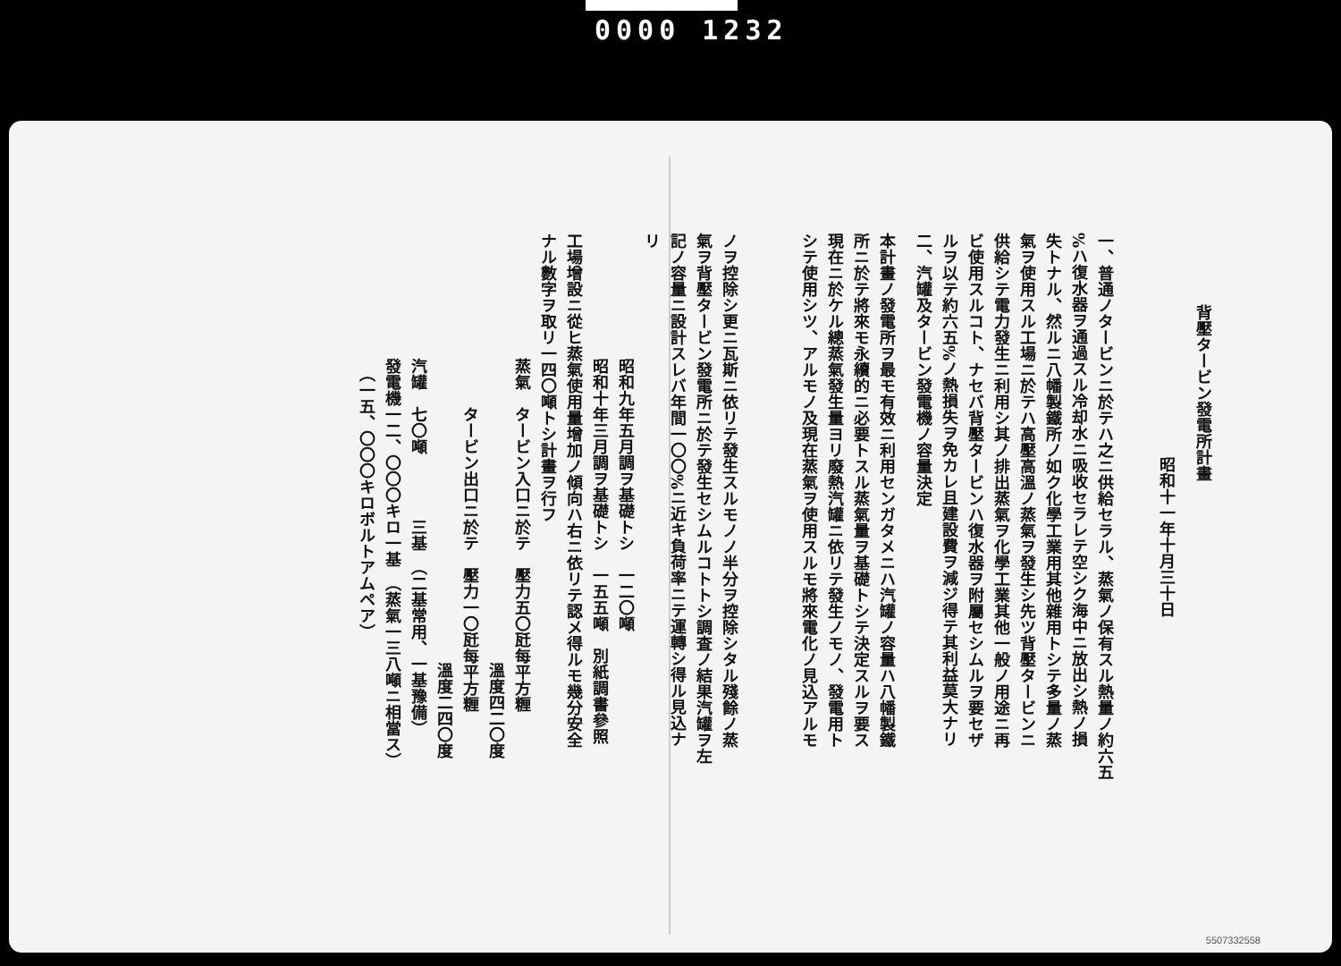0000 1232
背壓タービン發電所計畫
昭和十一年十月三十日
一、普通ノタービンニ於テハ之ニ供給セラル、蒸氣ノ保有スル熱量ノ約六五
%ハ復水器ヲ通過スル冷却水ニ吸收セラレテ空シク海中ニ放出シ熱ノ損
失トナル、然ルニ八幡製鐵所ノ如ク化學工業用其他雜用トシテ多量ノ蒸
氣ヲ使用スル工場ニ於テハ高壓高溫ノ蒸氣ヲ發生シ先ツ背壓タービンニ
供給シテ電力發生ニ利用シ其ノ排出蒸氣ヲ化學工業其他一般ノ用途ニ再
ビ使用スルコト、ナセバ背壓タービンハ復水器ヲ附屬セシムルヲ要セザ
ルヲ以テ約六五%ノ熱損失ヲ免カレ且建設費ヲ減ジ得テ其利益莫大ナリ
二、汽罐及タービン發電機ノ容量決定
本計畫ノ發電所ヲ最モ有效ニ利用センガタメニハ汽罐ノ容量ハ八幡製鐵
所ニ於テ將來モ永續的ニ必要トスル蒸氣量ヲ基礎トシテ決定スルヲ要ス
現在ニ於ケル總蒸氣發生量ヨリ廢熱汽罐ニ依リテ發生ノモノ、發電用ト
シテ使用シツ、アルモノ及現在蒸氣ヲ使用スルモ將來電化ノ見込アルモ
ノヲ控除シ更ニ瓦斯ニ依リテ發生スルモノノ半分ヲ控除シタル殘餘ノ蒸
氣ヲ背壓タービン發電所ニ於テ發生セシムルコトトシ調査ノ結果汽罐ヲ左
記ノ容量ニ設計スレバ年間一〇〇%ニ近キ負荷率ニテ運轉シ得ル見込ナ
リ
昭和九年五月調ヲ基礎トシ　一二〇噸
昭和十年三月調ヲ基礎トシ　一五五噸　別紙調書參照
工場增設ニ從ヒ蒸氣使用量增加ノ傾向ハ右ニ依リテ認メ得ルモ幾分安全
ナル數字ヲ取リ一四〇噸トシ計畫ヲ行フ
蒸氣　タービン入口ニ於テ　壓力五〇瓩每平方糎
溫度四二〇度
　　　タービン出口ニ於テ　壓力一〇瓩每平方糎
溫度二四〇度
汽罐　七〇噸　　　　三基　（二基常用、一基豫備）
發電機一二、〇〇〇キロ一基　（蒸氣一三八噸ニ相當ス）
　（一五、〇〇〇キロボルトアムペア）
5507332558